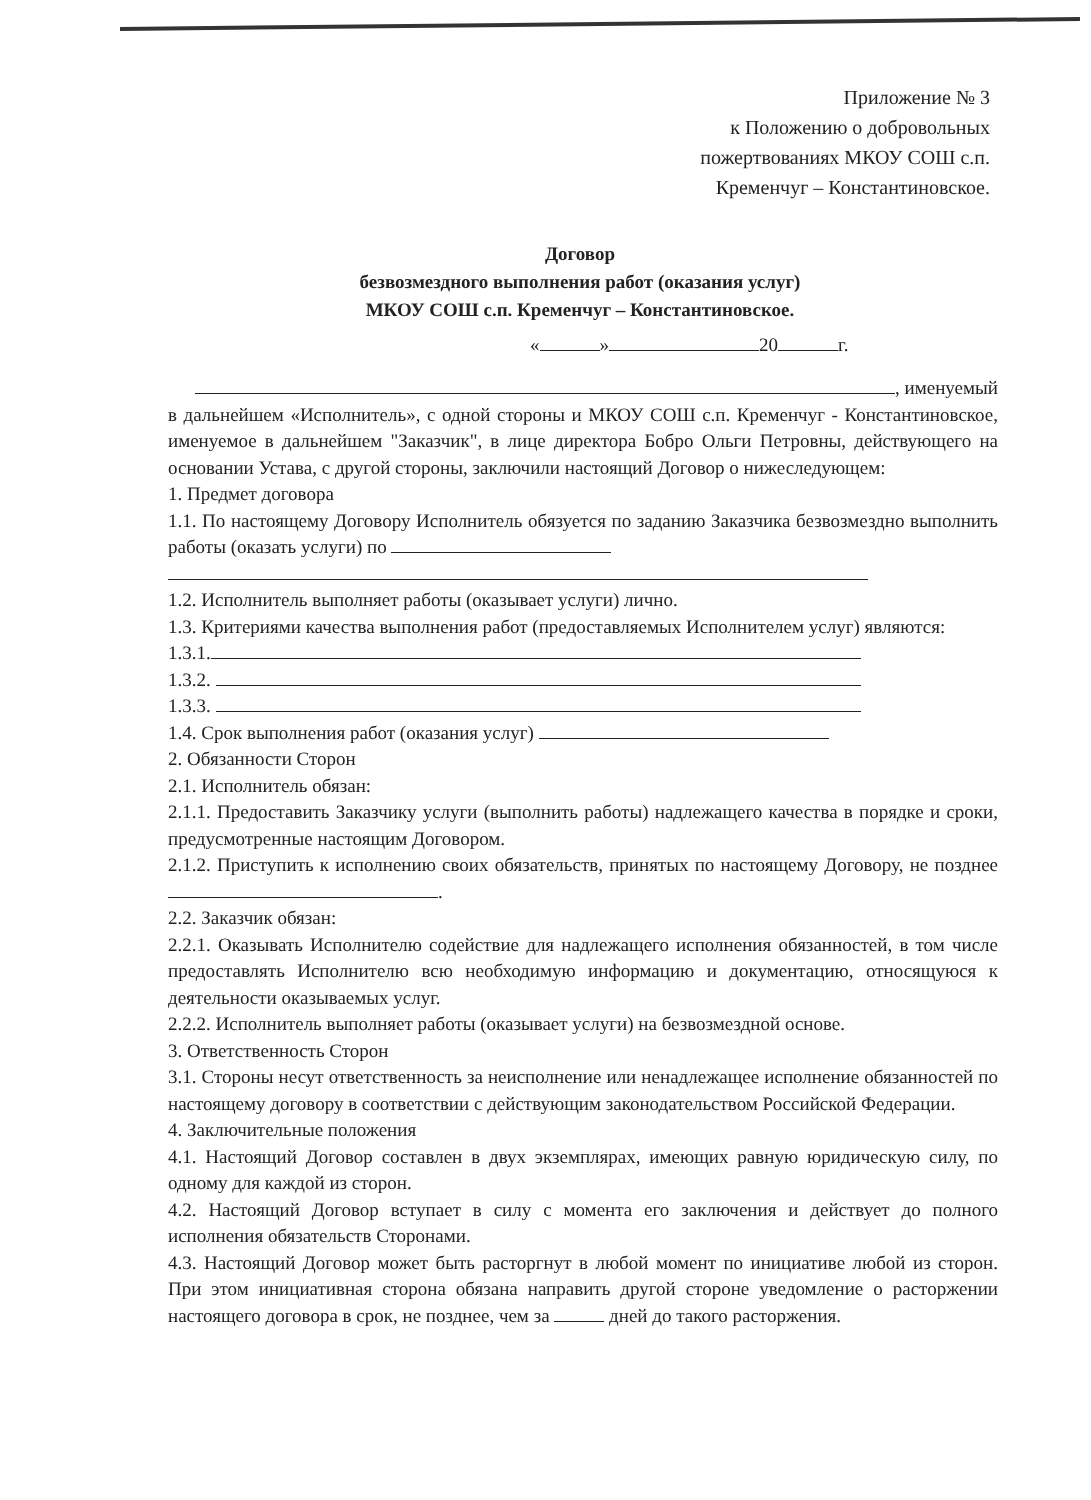Приложение № 3
к Положению о добровольных
пожертвованиях МКОУ СОШ с.п.
Кременчуг – Константиновское.
Договор
безвозмездного выполнения работ (оказания услуг)
МКОУ СОШ с.п. Кременчуг – Константиновское.
« » 20 г.
, именуемый
в дальнейшем «Исполнитель», с одной стороны и МКОУ СОШ с.п. Кременчуг - Константиновское, именуемое в дальнейшем "Заказчик", в лице директора Бобро Ольги Петровны, действующего на основании Устава, с другой стороны, заключили настоящий Договор о нижеследующем:
1. Предмет договора
1.1. По настоящему Договору Исполнитель обязуется по заданию Заказчика безвозмездно выполнить работы (оказать услуги) по
1.2. Исполнитель выполняет работы (оказывает услуги) лично.
1.3. Критериями качества выполнения работ (предоставляемых Исполнителем услуг) являются:
1.3.1.
1.3.2.
1.3.3.
1.4. Срок выполнения работ (оказания услуг)
2. Обязанности Сторон
2.1. Исполнитель обязан:
2.1.1. Предоставить Заказчику услуги (выполнить работы) надлежащего качества в порядке и сроки, предусмотренные настоящим Договором.
2.1.2. Приступить к исполнению своих обязательств, принятых по настоящему Договору, не позднее .
2.2. Заказчик обязан:
2.2.1. Оказывать Исполнителю содействие для надлежащего исполнения обязанностей, в том числе предоставлять Исполнителю всю необходимую информацию и документацию, относящуюся к деятельности оказываемых услуг.
2.2.2. Исполнитель выполняет работы (оказывает услуги) на безвозмездной основе.
3. Ответственность Сторон
3.1. Стороны несут ответственность за неисполнение или ненадлежащее исполнение обязанностей по настоящему договору в соответствии с действующим законодательством Российской Федерации.
4. Заключительные положения
4.1. Настоящий Договор составлен в двух экземплярах, имеющих равную юридическую силу, по одному для каждой из сторон.
4.2. Настоящий Договор вступает в силу с момента его заключения и действует до полного исполнения обязательств Сторонами.
4.3. Настоящий Договор может быть расторгнут в любой момент по инициативе любой из сторон. При этом инициативная сторона обязана направить другой стороне уведомление о расторжении настоящего договора в срок, не позднее, чем за дней до такого расторжения.